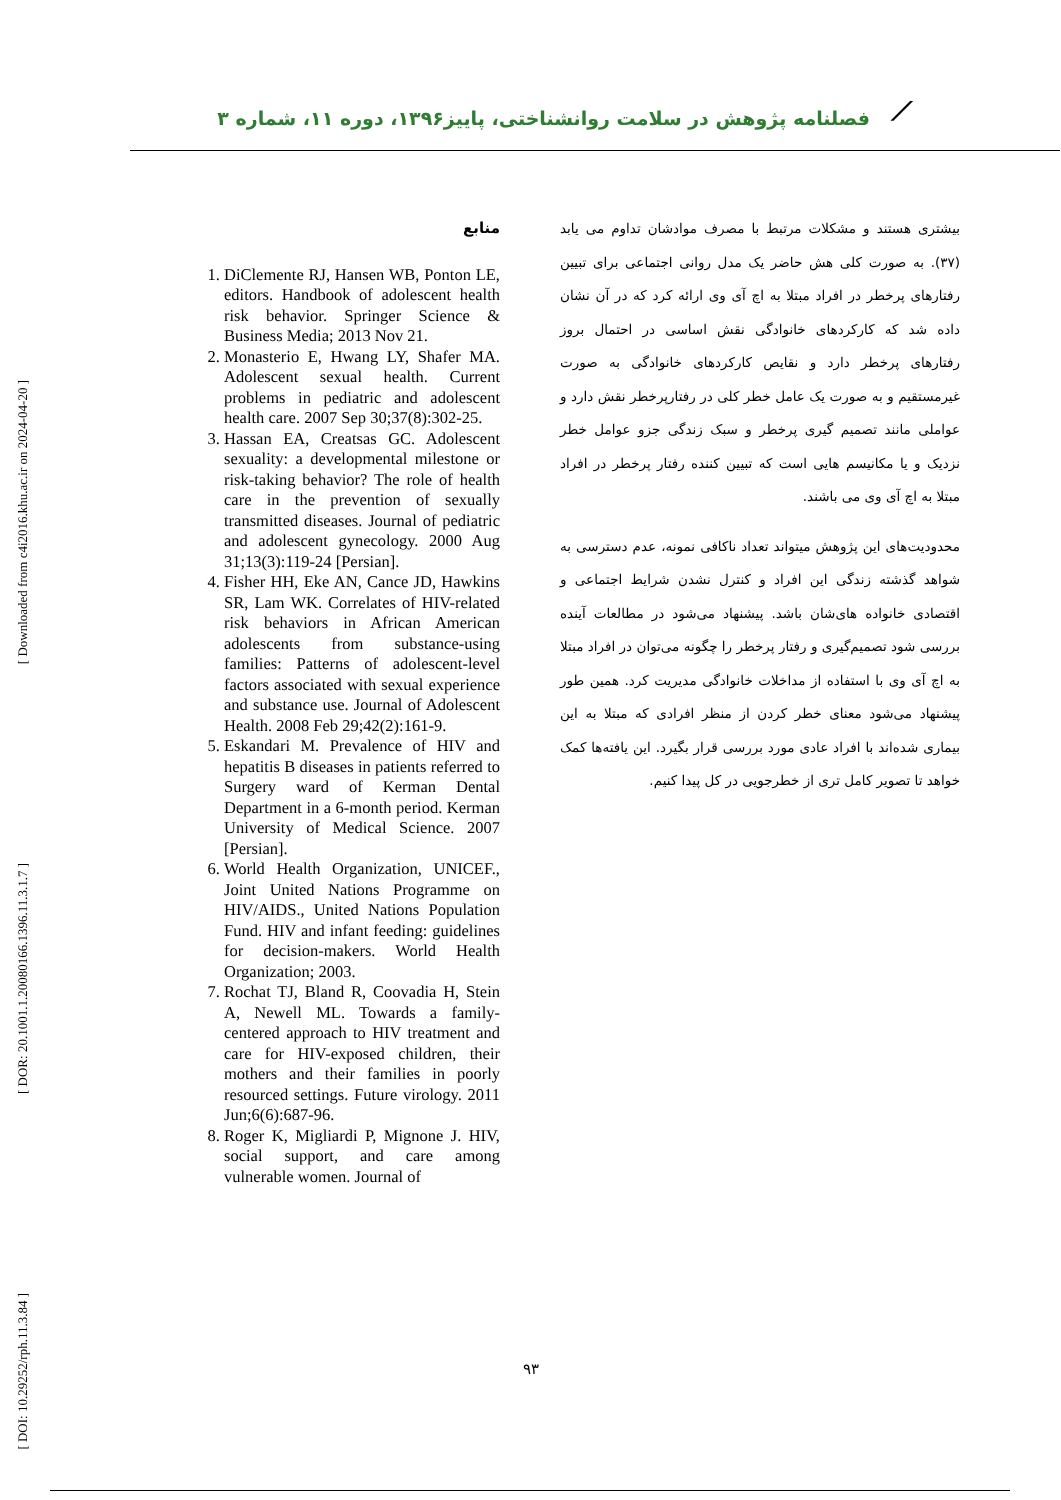[ Downloaded from c4i2016.khu.ac.ir on 2024-04-20 ]
[ DOR: 20.1001.1.20080166.1396.11.3.1.7 ]
[ DOI: 10.29252/rph.11.3.84 ]
⟋
فصلنامه پژوهش در سلامت روانشناختی، پاییز۱۳۹۶، دوره ۱۱، شماره ۳
منابع
1. DiClemente RJ, Hansen WB, Ponton LE, editors. Handbook of adolescent health risk behavior. Springer Science & Business Media; 2013 Nov 21.
2. Monasterio E, Hwang LY, Shafer MA. Adolescent sexual health. Current problems in pediatric and adolescent health care. 2007 Sep 30;37(8):302-25.
3. Hassan EA, Creatsas GC. Adolescent sexuality: a developmental milestone or risk-taking behavior? The role of health care in the prevention of sexually transmitted diseases. Journal of pediatric and adolescent gynecology. 2000 Aug 31;13(3):119-24 [Persian].
4. Fisher HH, Eke AN, Cance JD, Hawkins SR, Lam WK. Correlates of HIV-related risk behaviors in African American adolescents from substance-using families: Patterns of adolescent-level factors associated with sexual experience and substance use. Journal of Adolescent Health. 2008 Feb 29;42(2):161-9.
5. Eskandari M. Prevalence of HIV and hepatitis B diseases in patients referred to Surgery ward of Kerman Dental Department in a 6-month period. Kerman University of Medical Science. 2007 [Persian].
6. World Health Organization, UNICEF., Joint United Nations Programme on HIV/AIDS., United Nations Population Fund. HIV and infant feeding: guidelines for decision-makers. World Health Organization; 2003.
7. Rochat TJ, Bland R, Coovadia H, Stein A, Newell ML. Towards a family-centered approach to HIV treatment and care for HIV-exposed children, their mothers and their families in poorly resourced settings. Future virology. 2011 Jun;6(6):687-96.
8. Roger K, Migliardi P, Mignone J. HIV, social support, and care among vulnerable women. Journal of
بیشتری هستند و مشکلات مرتبط با مصرف موادشان تداوم می یابد (۳۷). به صورت کلی هش حاضر یک مدل روانی اجتماعی برای تبیین رفتارهای پرخطر در افراد مبتلا به اچ آی وی ارائه کرد که در آن نشان داده شد که کارکردهای خانوادگی نقش اساسی در احتمال بروز رفتارهای پرخطر دارد و نقایص کارکردهای خانوادگی به صورت غیرمستقیم و به صورت یک عامل خطر کلی در رفتارپرخطر نقش دارد و عواملی مانند تصمیم گیری پرخطر و سبک زندگی جزو عوامل خطر نزدیک و یا مکانیسم هایی است که تبیین کننده رفتار پرخطر در افراد مبتلا به اچ آی وی می باشند.
محدودیت‌های این پژوهش میتواند تعداد ناکافی نمونه، عدم دسترسی به شواهد گذشته زندگی این افراد و کنترل نشدن شرایط اجتماعی و اقتصادی خانواده های‌شان باشد. پیشنهاد می‌شود در مطالعات آینده بررسی شود تصمیم‌گیری و رفتار پرخطر را چگونه می‌توان در افراد مبتلا به اچ آی وی با استفاده از مداخلات خانوادگی مدیریت کرد. همین طور پیشنهاد می‌شود معنای خطر کردن از منظر افرادی که مبتلا به این بیماری شده‌اند با افراد عادی مورد بررسی قرار بگیرد. این یافته‌ها کمک خواهد تا تصویر کامل تری از خطرجویی در کل پیدا کنیم.
۹۳